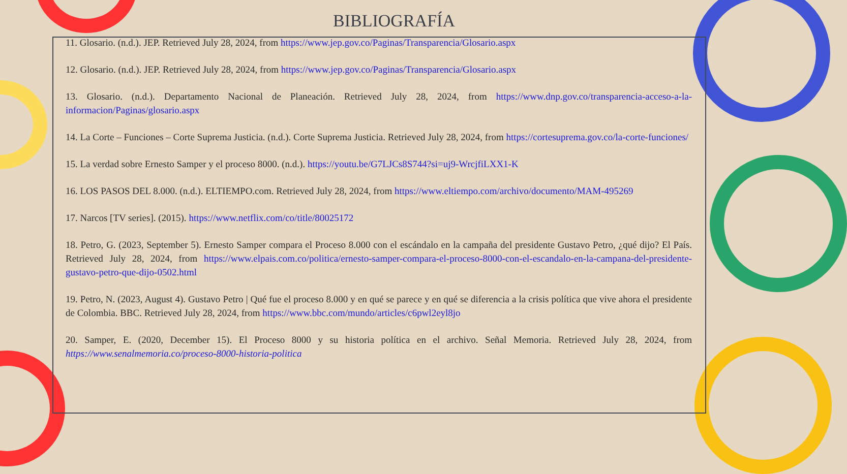BIBLIOGRAFÍA
11. Glosario. (n.d.). JEP. Retrieved July 28, 2024, from https://www.jep.gov.co/Paginas/Transparencia/Glosario.aspx
12. Glosario. (n.d.). JEP. Retrieved July 28, 2024, from https://www.jep.gov.co/Paginas/Transparencia/Glosario.aspx
13. Glosario. (n.d.). Departamento Nacional de Planeación. Retrieved July 28, 2024, from https://www.dnp.gov.co/transparencia-acceso-a-la-informacion/Paginas/glosario.aspx
14. La Corte – Funciones – Corte Suprema Justicia. (n.d.). Corte Suprema Justicia. Retrieved July 28, 2024, from https://cortesuprema.gov.co/la-corte-funciones/
15. La verdad sobre Ernesto Samper y el proceso 8000. (n.d.). https://youtu.be/G7LJCs8S744?si=uj9-WrcjfiLXX1-K
16. LOS PASOS DEL 8.000. (n.d.). ELTIEMPO.com. Retrieved July 28, 2024, from https://www.eltiempo.com/archivo/documento/MAM-495269
17. Narcos [TV series]. (2015). https://www.netflix.com/co/title/80025172
18. Petro, G. (2023, September 5). Ernesto Samper compara el Proceso 8.000 con el escándalo en la campaña del presidente Gustavo Petro, ¿qué dijo? El País. Retrieved July 28, 2024, from https://www.elpais.com.co/politica/ernesto-samper-compara-el-proceso-8000-con-el-escandalo-en-la-campana-del-presidente-gustavo-petro-que-dijo-0502.html
19. Petro, N. (2023, August 4). Gustavo Petro | Qué fue el proceso 8.000 y en qué se parece y en qué se diferencia a la crisis política que vive ahora el presidente de Colombia. BBC. Retrieved July 28, 2024, from https://www.bbc.com/mundo/articles/c6pwl2eyl8jo
20. Samper, E. (2020, December 15). El Proceso 8000 y su historia política en el archivo. Señal Memoria. Retrieved July 28, 2024, from https://www.senalmemoria.co/proceso-8000-historia-politica